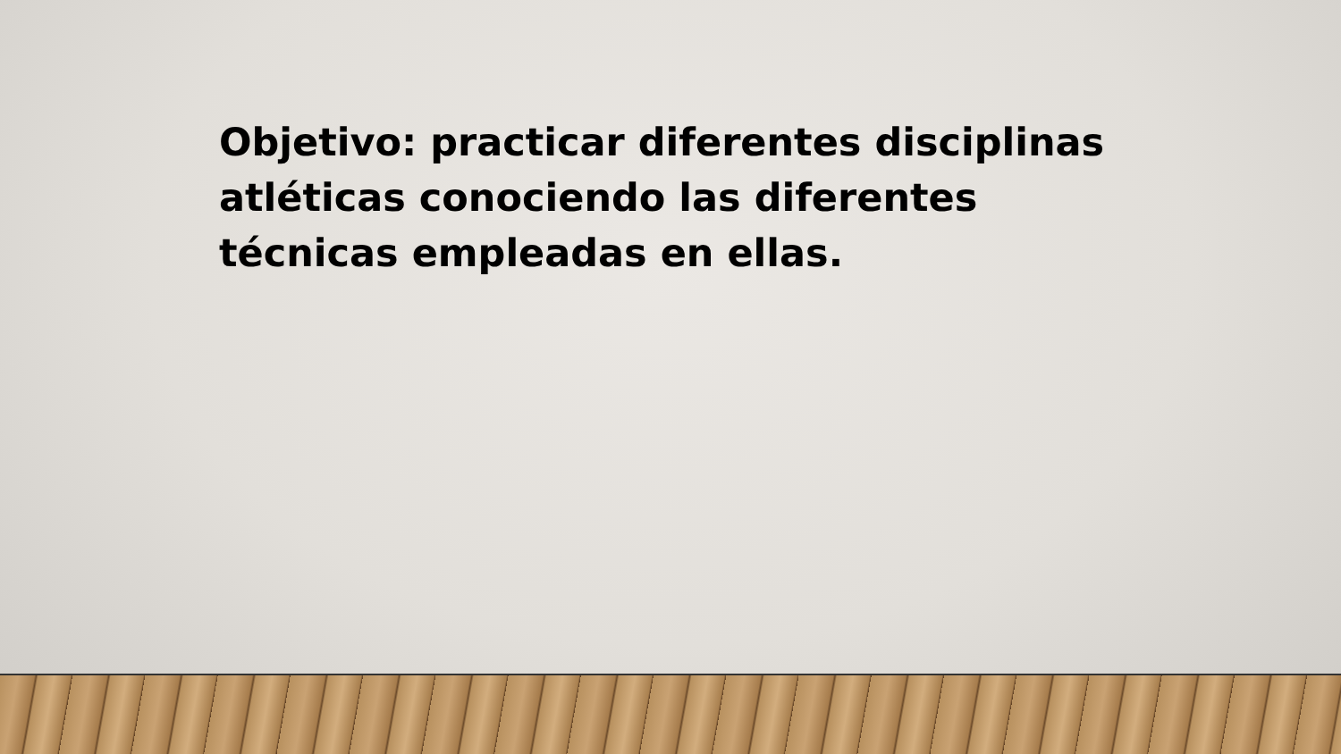Objetivo: practicar diferentes disciplinas atléticas conociendo las diferentes técnicas empleadas en ellas.